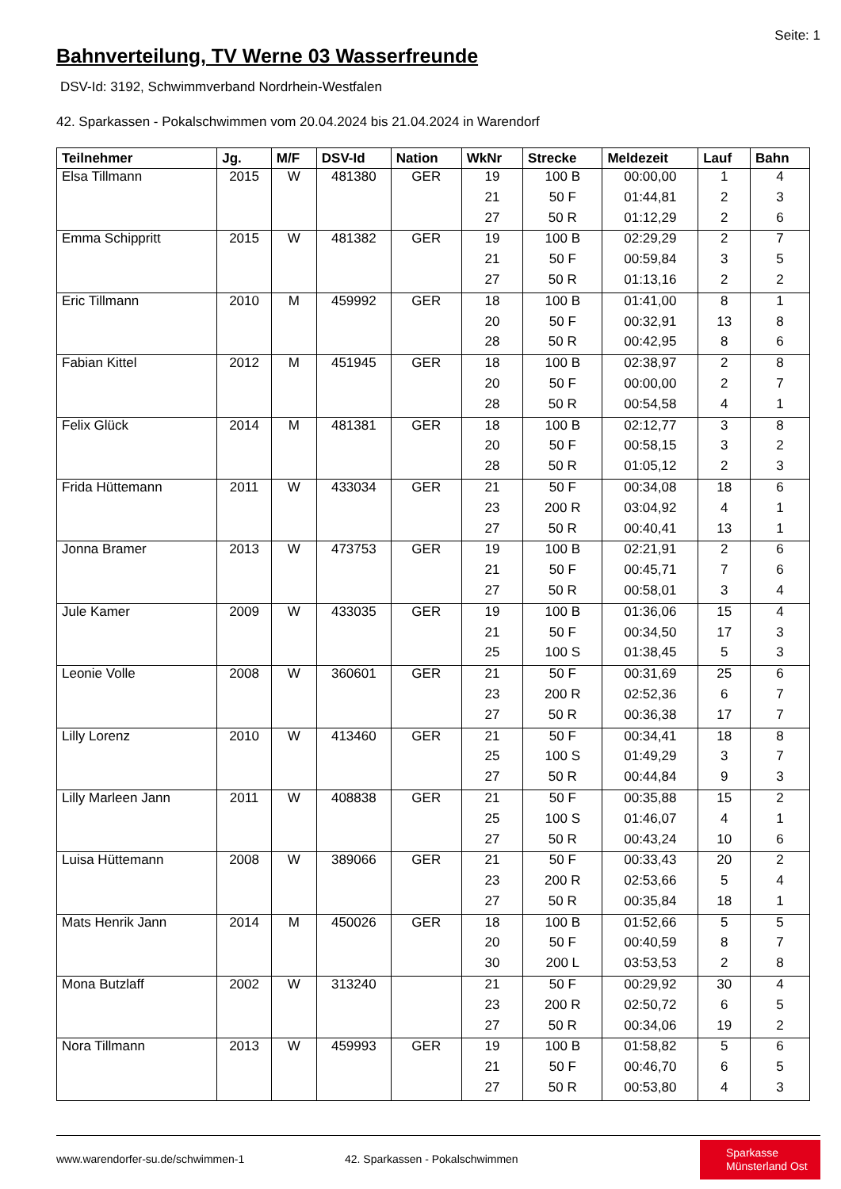Seite: 1
Bahnverteilung, TV Werne 03 Wasserfreunde
DSV-Id: 3192, Schwimmverband Nordrhein-Westfalen
42. Sparkassen - Pokalschwimmen vom 20.04.2024 bis 21.04.2024 in Warendorf
| Teilnehmer | Jg. | M/F | DSV-Id | Nation | WkNr | Strecke | Meldezeit | Lauf | Bahn |
| --- | --- | --- | --- | --- | --- | --- | --- | --- | --- |
| Elsa Tillmann | 2015 | W | 481380 | GER | 19 | 100 B | 00:00,00 | 1 | 4 |
| | | | | | 21 | 50 F | 01:44,81 | 2 | 3 |
| | | | | | 27 | 50 R | 01:12,29 | 2 | 6 |
| Emma Schippritt | 2015 | W | 481382 | GER | 19 | 100 B | 02:29,29 | 2 | 7 |
| | | | | | 21 | 50 F | 00:59,84 | 3 | 5 |
| | | | | | 27 | 50 R | 01:13,16 | 2 | 2 |
| Eric Tillmann | 2010 | M | 459992 | GER | 18 | 100 B | 01:41,00 | 8 | 1 |
| | | | | | 20 | 50 F | 00:32,91 | 13 | 8 |
| | | | | | 28 | 50 R | 00:42,95 | 8 | 6 |
| Fabian Kittel | 2012 | M | 451945 | GER | 18 | 100 B | 02:38,97 | 2 | 8 |
| | | | | | 20 | 50 F | 00:00,00 | 2 | 7 |
| | | | | | 28 | 50 R | 00:54,58 | 4 | 1 |
| Felix Glück | 2014 | M | 481381 | GER | 18 | 100 B | 02:12,77 | 3 | 8 |
| | | | | | 20 | 50 F | 00:58,15 | 3 | 2 |
| | | | | | 28 | 50 R | 01:05,12 | 2 | 3 |
| Frida Hüttemann | 2011 | W | 433034 | GER | 21 | 50 F | 00:34,08 | 18 | 6 |
| | | | | | 23 | 200 R | 03:04,92 | 4 | 1 |
| | | | | | 27 | 50 R | 00:40,41 | 13 | 1 |
| Jonna Bramer | 2013 | W | 473753 | GER | 19 | 100 B | 02:21,91 | 2 | 6 |
| | | | | | 21 | 50 F | 00:45,71 | 7 | 6 |
| | | | | | 27 | 50 R | 00:58,01 | 3 | 4 |
| Jule Kamer | 2009 | W | 433035 | GER | 19 | 100 B | 01:36,06 | 15 | 4 |
| | | | | | 21 | 50 F | 00:34,50 | 17 | 3 |
| | | | | | 25 | 100 S | 01:38,45 | 5 | 3 |
| Leonie Volle | 2008 | W | 360601 | GER | 21 | 50 F | 00:31,69 | 25 | 6 |
| | | | | | 23 | 200 R | 02:52,36 | 6 | 7 |
| | | | | | 27 | 50 R | 00:36,38 | 17 | 7 |
| Lilly Lorenz | 2010 | W | 413460 | GER | 21 | 50 F | 00:34,41 | 18 | 8 |
| | | | | | 25 | 100 S | 01:49,29 | 3 | 7 |
| | | | | | 27 | 50 R | 00:44,84 | 9 | 3 |
| Lilly Marleen Jann | 2011 | W | 408838 | GER | 21 | 50 F | 00:35,88 | 15 | 2 |
| | | | | | 25 | 100 S | 01:46,07 | 4 | 1 |
| | | | | | 27 | 50 R | 00:43,24 | 10 | 6 |
| Luisa Hüttemann | 2008 | W | 389066 | GER | 21 | 50 F | 00:33,43 | 20 | 2 |
| | | | | | 23 | 200 R | 02:53,66 | 5 | 4 |
| | | | | | 27 | 50 R | 00:35,84 | 18 | 1 |
| Mats Henrik Jann | 2014 | M | 450026 | GER | 18 | 100 B | 01:52,66 | 5 | 5 |
| | | | | | 20 | 50 F | 00:40,59 | 8 | 7 |
| | | | | | 30 | 200 L | 03:53,53 | 2 | 8 |
| Mona Butzlaff | 2002 | W | 313240 | | 21 | 50 F | 00:29,92 | 30 | 4 |
| | | | | | 23 | 200 R | 02:50,72 | 6 | 5 |
| | | | | | 27 | 50 R | 00:34,06 | 19 | 2 |
| Nora Tillmann | 2013 | W | 459993 | GER | 19 | 100 B | 01:58,82 | 5 | 6 |
| | | | | | 21 | 50 F | 00:46,70 | 6 | 5 |
| | | | | | 27 | 50 R | 00:53,80 | 4 | 3 |
www.warendorfer-su.de/schwimmen-1
42. Sparkassen - Pokalschwimmen
Sparkasse
Münsterland Ost